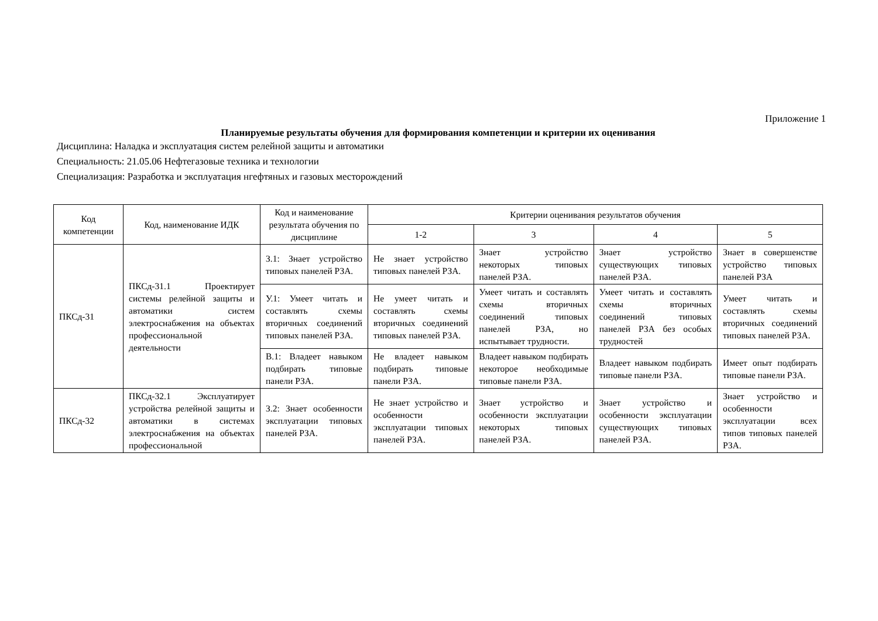Приложение 1
Планируемые результаты обучения для формирования компетенции и критерии их оценивания
Дисциплина: Наладка и эксплуатация систем релейной защиты и автоматики
Специальность: 21.05.06 Нефтегазовые техника и технологии
Специализация: Разработка и эксплуатация нгефтяных и газовых месторождений
| Код компетенции | Код, наименование ИДК | Код и наименование результата обучения по дисциплине | Критерии оценивания результатов обучения | | | |
| --- | --- | --- | --- | --- | --- | --- |
| | | | 1-2 | 3 | 4 | 5 |
| ПКСд-31 | ПКСд-31.1 Проектирует системы релейной защиты и автоматики систем электроснабжения на объектах профессиональной деятельности | З.1: Знает устройство типовых панелей РЗА. | Не знает устройство типовых панелей РЗА. | Знает устройство некоторых типовых панелей РЗА. | Знает устройство существующих типовых панелей РЗА. | Знает в совершенстве устройство типовых панелей РЗА |
| | | У.1: Умеет читать и составлять схемы вторичных соединений типовых панелей РЗА. | Не умеет читать и составлять схемы вторичных соединений типовых панелей РЗА. | Умеет читать и составлять схемы вторичных соединений типовых панелей РЗА, но испытывает трудности. | Умеет читать и составлять схемы вторичных соединений типовых панелей РЗА без особых трудностей | Умеет читать и составлять схемы вторичных соединений типовых панелей РЗА. |
| | | В.1: Владеет навыком подбирать типовые панели РЗА. | Не владеет навыком подбирать типовые панели РЗА. | Владеет навыком подбирать некоторое необходимые типовые панели РЗА. | Владеет навыком подбирать типовые панели РЗА. | Имеет опыт подбирать типовые панели РЗА. |
| ПКСд-32 | ПКСд-32.1 Эксплуатирует устройства релейной защиты и автоматики в системах электроснабжения на объектах профессиональной | З.2: Знает особенности эксплуатации типовых панелей РЗА. | Не знает устройство и особенности эксплуатации типовых панелей РЗА. | Знает устройство и особенности эксплуатации некоторых типовых панелей РЗА. | Знает устройство и особенности эксплуатации существующих типовых панелей РЗА. | Знает устройство и особенности эксплуатации всех типов типовых панелей РЗА. |